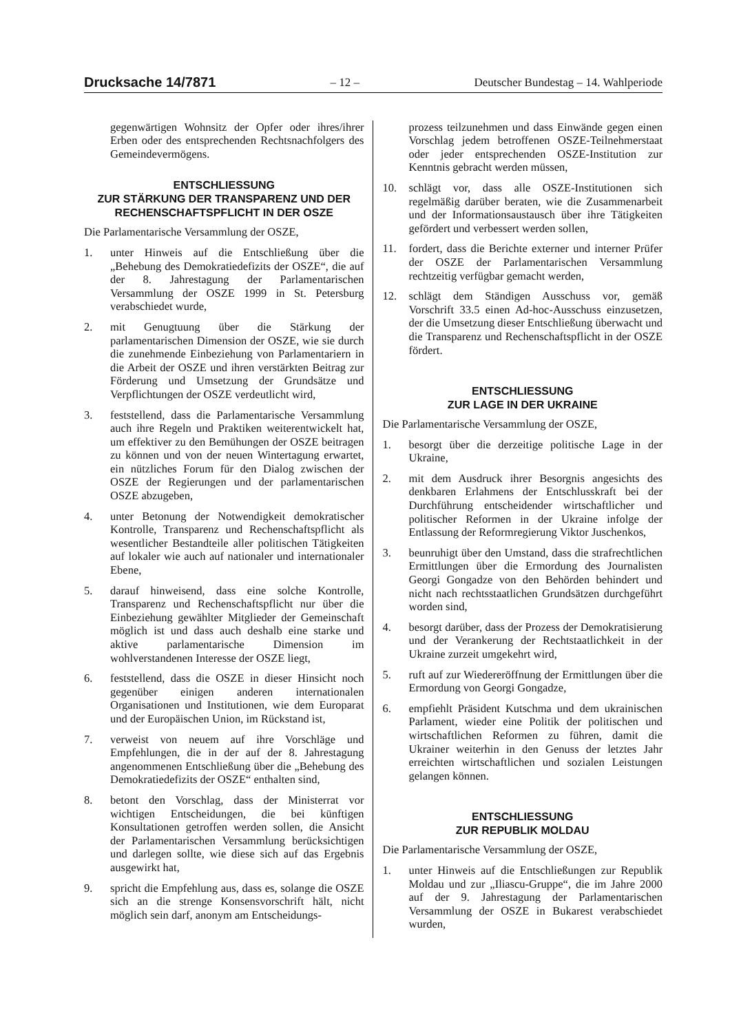Drucksache 14/7871 – 12 – Deutscher Bundestag – 14. Wahlperiode
gegenwärtigen Wohnsitz der Opfer oder ihres/ihrer Erben oder des entsprechenden Rechtsnachfolgers des Gemeindevermögens.
ENTSCHLIESSUNG
ZUR STÄRKUNG DER TRANSPARENZ UND DER RECHENSCHAFTSPFLICHT IN DER OSZE
Die Parlamentarische Versammlung der OSZE,
1. unter Hinweis auf die Entschließung über die „Behebung des Demokratiedefizits der OSZE“, die auf der 8. Jahrestagung der Parlamentarischen Versammlung der OSZE 1999 in St. Petersburg verabschiedet wurde,
2. mit Genugtuung über die Stärkung der parlamentarischen Dimension der OSZE, wie sie durch die zunehmende Einbeziehung von Parlamentariern in die Arbeit der OSZE und ihren verstärkten Beitrag zur Förderung und Umsetzung der Grundsätze und Verpflichtungen der OSZE verdeutlicht wird,
3. feststellend, dass die Parlamentarische Versammlung auch ihre Regeln und Praktiken weiterentwickelt hat, um effektiver zu den Bemühungen der OSZE beitragen zu können und von der neuen Wintertagung erwartet, ein nützliches Forum für den Dialog zwischen der OSZE der Regierungen und der parlamentarischen OSZE abzugeben,
4. unter Betonung der Notwendigkeit demokratischer Kontrolle, Transparenz und Rechenschaftspflicht als wesentlicher Bestandteile aller politischen Tätigkeiten auf lokaler wie auch auf nationaler und internationaler Ebene,
5. darauf hinweisend, dass eine solche Kontrolle, Transparenz und Rechenschaftspflicht nur über die Einbeziehung gewählter Mitglieder der Gemeinschaft möglich ist und dass auch deshalb eine starke und aktive parlamentarische Dimension im wohlverstandenen Interesse der OSZE liegt,
6. feststellend, dass die OSZE in dieser Hinsicht noch gegenüber einigen anderen internationalen Organisationen und Institutionen, wie dem Europarat und der Europäischen Union, im Rückstand ist,
7. verweist von neuem auf ihre Vorschläge und Empfehlungen, die in der auf der 8. Jahrestagung angenommenen Entschließung über die „Behebung des Demokratiedefizits der OSZE“ enthalten sind,
8. betont den Vorschlag, dass der Ministerrat vor wichtigen Entscheidungen, die bei künftigen Konsultationen getroffen werden sollen, die Ansicht der Parlamentarischen Versammlung berücksichtigen und darlegen sollte, wie diese sich auf das Ergebnis ausgewirkt hat,
9. spricht die Empfehlung aus, dass es, solange die OSZE sich an die strenge Konsensvorschrift hält, nicht möglich sein darf, anonym am Entscheidungs-
prozess teilzunehmen und dass Einwände gegen einen Vorschlag jedem betroffenen OSZE-Teilnehmerstaat oder jeder entsprechenden OSZE-Institution zur Kenntnis gebracht werden müssen,
10. schlägt vor, dass alle OSZE-Institutionen sich regelmäßig darüber beraten, wie die Zusammenarbeit und der Informationsaustausch über ihre Tätigkeiten gefördert und verbessert werden sollen,
11. fordert, dass die Berichte externer und interner Prüfer der OSZE der Parlamentarischen Versammlung rechtzeitig verfügbar gemacht werden,
12. schlägt dem Ständigen Ausschuss vor, gemäß Vorschrift 33.5 einen Ad-hoc-Ausschuss einzusetzen, der die Umsetzung dieser Entschließung überwacht und die Transparenz und Rechenschaftspflicht in der OSZE fördert.
ENTSCHLIESSUNG
ZUR LAGE IN DER UKRAINE
Die Parlamentarische Versammlung der OSZE,
1. besorgt über die derzeitige politische Lage in der Ukraine,
2. mit dem Ausdruck ihrer Besorgnis angesichts des denkbaren Erlahmens der Entschlusskraft bei der Durchführung entscheidender wirtschaftlicher und politischer Reformen in der Ukraine infolge der Entlassung der Reformregierung Viktor Juschenkos,
3. beunruhigt über den Umstand, dass die strafrechtlichen Ermittlungen über die Ermordung des Journalisten Georgi Gongadze von den Behörden behindert und nicht nach rechtsstaatlichen Grundsätzen durchgeführt worden sind,
4. besorgt darüber, dass der Prozess der Demokratisierung und der Verankerung der Rechtstaatlichkeit in der Ukraine zurzeit umgekehrt wird,
5. ruft auf zur Wiedereröffnung der Ermittlungen über die Ermordung von Georgi Gongadze,
6. empfiehlt Präsident Kutschma und dem ukrainischen Parlament, wieder eine Politik der politischen und wirtschaftlichen Reformen zu führen, damit die Ukrainer weiterhin in den Genuss der letztes Jahr erreichten wirtschaftlichen und sozialen Leistungen gelangen können.
ENTSCHLIESSUNG
ZUR REPUBLIK MOLDAU
Die Parlamentarische Versammlung der OSZE,
1. unter Hinweis auf die Entschließungen zur Republik Moldau und zur „Iliascu-Gruppe“, die im Jahre 2000 auf der 9. Jahrestagung der Parlamentarischen Versammlung der OSZE in Bukarest verabschiedet wurden,